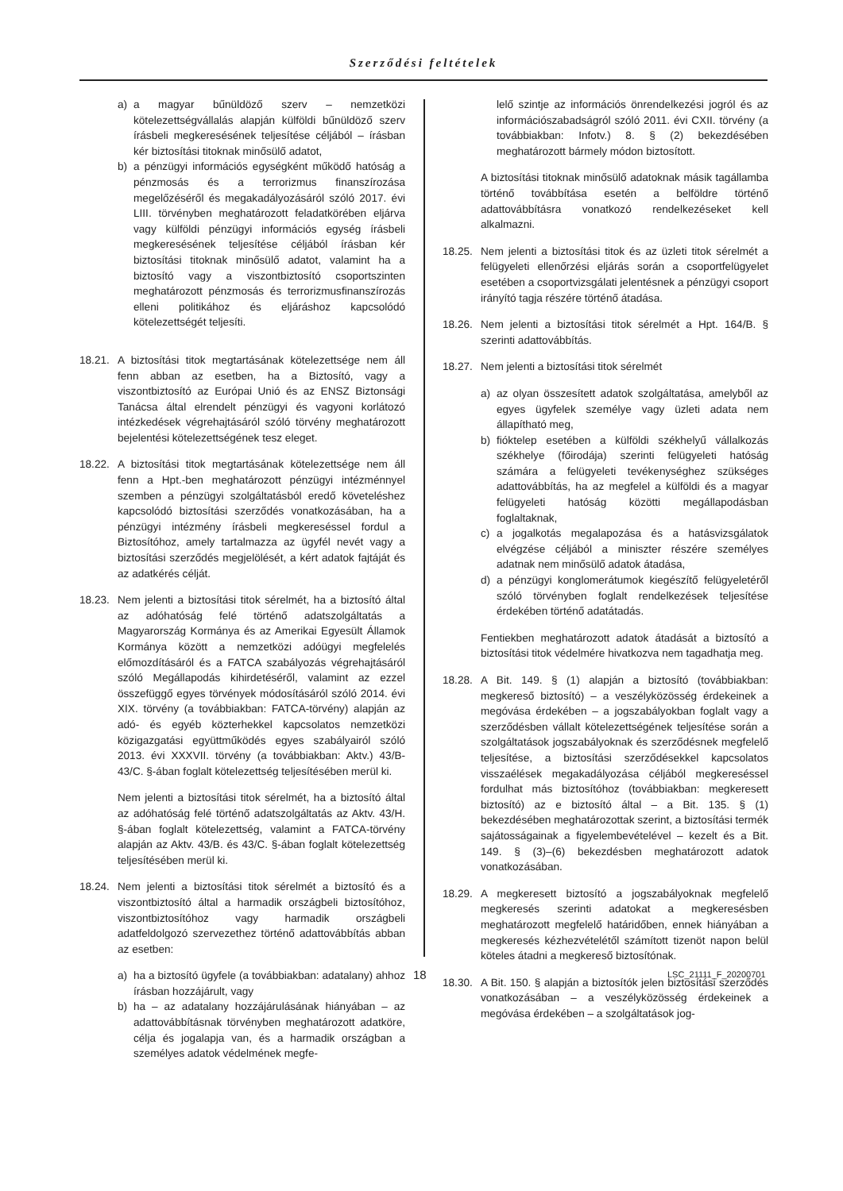Szerződési feltételek
a) a magyar bűnüldöző szerv – nemzetközi kötelezettségvállalás alapján külföldi bűnüldöző szerv írásbeli megkeresésének teljesítése céljából – írásban kér biztosítási titoknak minősülő adatot,
b) a pénzügyi információs egységként működő hatóság a pénzmosás és a terrorizmus finanszírozása megelőzéséről és megakadályozásáról szóló 2017. évi LIII. törvényben meghatározott feladatkörében eljárva vagy külföldi pénzügyi információs egység írásbeli megkeresésének teljesítése céljából írásban kér biztosítási titoknak minősülő adatot, valamint ha a biztosító vagy a viszontbiztosító csoportszinten meghatározott pénzmosás és terrorizmusfinanszírozás elleni politikához és eljáráshoz kapcsolódó kötelezettségét teljesíti.
18.21. A biztosítási titok megtartásának kötelezettsége nem áll fenn abban az esetben, ha a Biztosító, vagy a viszontbiztosító az Európai Unió és az ENSZ Biztonsági Tanácsa által elrendelt pénzügyi és vagyoni korlátozó intézkedések végrehajtásáról szóló törvény meghatározott bejelentési kötelezettségének tesz eleget.
18.22. A biztosítási titok megtartásának kötelezettsége nem áll fenn a Hpt.-ben meghatározott pénzügyi intézménnyel szemben a pénzügyi szolgáltatásból eredő követeléshez kapcsolódó biztosítási szerződés vonatkozásában, ha a pénzügyi intézmény írásbeli megkereséssel fordul a Biztosítóhoz, amely tartalmazza az ügyfél nevét vagy a biztosítási szerződés megjelölését, a kért adatok fajtáját és az adatkérés célját.
18.23. Nem jelenti a biztosítási titok sérelmét, ha a biztosító által az adóhatóság felé történő adatszolgáltatás a Magyarország Kormánya és az Amerikai Egyesült Államok Kormánya között a nemzetközi adóügyi megfelelés előmozdításáról és a FATCA szabályozás végrehajtásáról szóló Megállapodás kihirdetéséről, valamint az ezzel összefüggő egyes törvények módosításáról szóló 2014. évi XIX. törvény (a továbbiakban: FATCA-törvény) alapján az adó- és egyéb közterhekkel kapcsolatos nemzetközi közigazgatási együttműködés egyes szabályairól szóló 2013. évi XXXVII. törvény (a továbbiakban: Aktv.) 43/B-43/C. §-ában foglalt kötelezettség teljesítésében merül ki.
Nem jelenti a biztosítási titok sérelmét, ha a biztosító által az adóhatóság felé történő adatszolgáltatás az Aktv. 43/H. §-ában foglalt kötelezettség, valamint a FATCA-törvény alapján az Aktv. 43/B. és 43/C. §-ában foglalt kötelezettség teljesítésében merül ki.
18.24. Nem jelenti a biztosítási titok sérelmét a biztosító és a viszontbiztosító által a harmadik országbeli biztosítóhoz, viszontbiztosítóhoz vagy harmadik országbeli adatfeldolgozó szervezethez történő adattovábbítás abban az esetben:
a) ha a biztosító ügyfele (a továbbiakban: adatalany) ahhoz írásban hozzájárult, vagy
b) ha – az adatalany hozzájárulásának hiányában – az adattovábbításnak törvényben meghatározott adatköre, célja és jogalapja van, és a harmadik országban a személyes adatok védelmének megfe-
lelő szintje az információs önrendelkezési jogról és az információszabadságról szóló 2011. évi CXII. törvény (a továbbiakban: Infotv.) 8. § (2) bekezdésében meghatározott bármely módon biztosított.
A biztosítási titoknak minősülő adatoknak másik tagállamba történő továbbítása esetén a belföldre történő adattovábbításra vonatkozó rendelkezéseket kell alkalmazni.
18.25. Nem jelenti a biztosítási titok és az üzleti titok sérelmét a felügyeleti ellenőrzési eljárás során a csoportfelügyelet esetében a csoportvizsgálati jelentésnek a pénzügyi csoport irányító tagja részére történő átadása.
18.26. Nem jelenti a biztosítási titok sérelmét a Hpt. 164/B. § szerinti adattovábbítás.
18.27. Nem jelenti a biztosítási titok sérelmét
a) az olyan összesített adatok szolgáltatása, amelyből az egyes ügyfelek személye vagy üzleti adata nem állapítható meg,
b) fióktelep esetében a külföldi székhelyű vállalkozás székhelye (főirodája) szerinti felügyeleti hatóság számára a felügyeleti tevékenységhez szükséges adattovábbítás, ha az megfelel a külföldi és a magyar felügyeleti hatóság közötti megállapodásban foglaltaknak,
c) a jogalkotás megalapozása és a hatásvizsgálatok elvégzése céljából a miniszter részére személyes adatnak nem minősülő adatok átadása,
d) a pénzügyi konglomerátumok kiegészítő felügyeletéről szóló törvényben foglalt rendelkezések teljesítése érdekében történő adatátadás.
Fentiekben meghatározott adatok átadását a biztosító a biztosítási titok védelmére hivatkozva nem tagadhatja meg.
18.28. A Bit. 149. § (1) alapján a biztosító (továbbiakban: megkereső biztosító) – a veszélyközösség érdekeinek a megóvása érdekében – a jogszabályokban foglalt vagy a szerződésben vállalt kötelezettségének teljesítése során a szolgáltatások jogszabályoknak és szerződésnek megfelelő teljesítése, a biztosítási szerződésekkel kapcsolatos visszaélések megakadályozása céljából megkereséssel fordulhat más biztosítóhoz (továbbiakban: megkeresett biztosító) az e biztosító által – a Bit. 135. § (1) bekezdésében meghatározottak szerint, a biztosítási termék sajátosságainak a figyelembevételével – kezelt és a Bit. 149. § (3)–(6) bekezdésben meghatározott adatok vonatkozásában.
18.29. A megkeresett biztosító a jogszabályoknak megfelelő megkeresés szerinti adatokat a megkeresésben meghatározott megfelelő határidőben, ennek hiányában a megkeresés kézhezvételétől számított tizenöt napon belül köteles átadni a megkereső biztosítónak.
18.30. A Bit. 150. § alapján a biztosítók jelen biztosítási szerződés vonatkozásában – a veszélyközösség érdekeinek a megóvása érdekében – a szolgáltatások jog-
18 LSC_21111_F_20200701